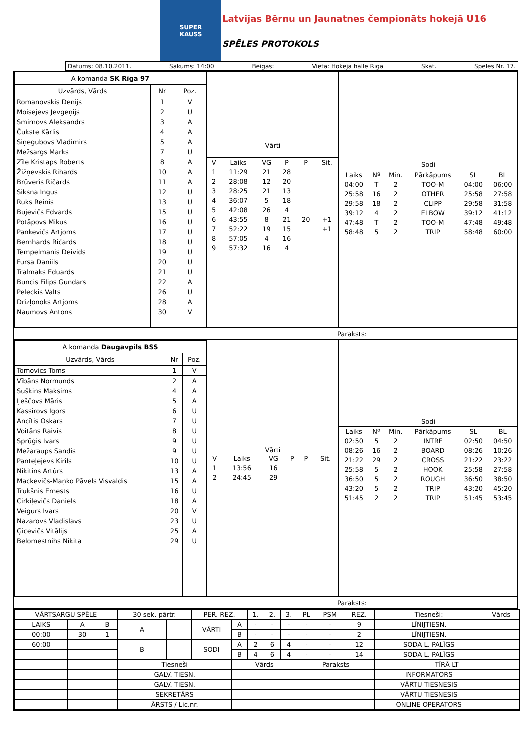SUPER
KAUSS
Latvijas Bērnu un Jaunatnes čempionāts hokejā U16
SPĒLES PROTOKOLS
Datums: 08.10.2011. Sākums: 14:00 Beigas: Vieta: Hokeja halle Rīga Skat. Spēles Nr. 17.
| A komanda SK Rīga 97 | | |
| --- | --- | --- |
| Uzvārds, Vārds | Nr | Poz. |
| Romanovskis Denijs | 1 | V |
| Moisejevs Jevgeņijs | 2 | U |
| Smirnovs Aleksandrs | 3 | A |
| Čukste Kārlis | 4 | A |
| Siņegubovs Vladimirs | 5 | A |
| Mežsargs Marks | 7 | U |
| Zīle Kristaps Roberts | 8 | A |
| Žižņevskis Rihards | 10 | A |
| Brūveris Ričards | 11 | A |
| Siksna Ingus | 12 | U |
| Ruks Reinis | 13 | U |
| Bujevičs Edvards | 15 | U |
| Potāpovs Mikus | 16 | U |
| Pankevičs Artjoms | 17 | U |
| Bernhards Ričards | 18 | U |
| Tempelmanis Deivids | 19 | U |
| Fursa Daniils | 20 | U |
| Tralmaks Eduards | 21 | U |
| Buncis Filips Gundars | 22 | A |
| Peleckis Valts | 26 | U |
| Drizļonoks Artjoms | 28 | A |
| Naumovs Antons | 30 | V |
Vārti
| V | Laiks | VG | P | P | Sit. |
| 1 | 11:29 | 21 | 28 | | |
| 2 | 28:08 | 12 | 20 | | |
| 3 | 28:25 | 21 | 13 | | |
| 4 | 36:07 | 5 | 18 | | |
| 5 | 42:08 | 26 | 4 | | |
| 6 | 43:55 | 8 | 21 | 20 | +1 |
| 7 | 52:22 | 19 | 15 | | +1 |
| 8 | 57:05 | 4 | 16 | | |
| 9 | 57:32 | 16 | 4 | | |
| Sodi | | | | | |
| Laiks | Nº | Min. | Pārkāpums | SL | BL |
| 04:00 | T | 2 | TOO-M | 04:00 | 06:00 |
| 25:58 | 16 | 2 | OTHER | 25:58 | 27:58 |
| 29:58 | 18 | 2 | CLIPP | 29:58 | 31:58 |
| 39:12 | 4 | 2 | ELBOW | 39:12 | 41:12 |
| 47:48 | T | 2 | TOO-M | 47:48 | 49:48 |
| 58:48 | 5 | 2 | TRIP | 58:48 | 60:00 |
Paraksts:
| A komanda Daugavpils BSS | | |
| --- | --- | --- |
| Uzvārds, Vārds | Nr | Poz. |
| Tomovics Toms | 1 | V |
| Vībāns Normunds | 2 | A |
| Suškins Maksims | 4 | A |
| Ļeščovs Māris | 5 | A |
| Kassirovs Igors | 6 | U |
| Ancītis Oskars | 7 | U |
| Voitāns Raivis | 8 | U |
| Sprūģis Ivars | 9 | U |
| Mežaraups Sandis | 9 | U |
| Panteļejevs Kirils | 10 | U |
| Ņikitins Artûrs | 13 | A |
| Mackevičs-Maņko Pāvels Visvaldis | 15 | A |
| Trukšnis Ernests | 16 | U |
| Cirkiļevičs Daniels | 18 | A |
| Veigurs Ivars | 20 | V |
| Nazarovs Vladislavs | 23 | U |
| Ģicevičs Vitālijs | 25 | A |
| Belomestnihs Nikita | 29 | U |
Vārti
| V | Laiks | VG | P | P | Sit. |
| 1 | 13:56 | 16 | | | |
| 2 | 24:45 | 29 | | | |
Sodi
| Laiks | Nº | Min. | Pārkāpums | SL | BL |
| 02:50 | 5 | 2 | INTRF | 02:50 | 04:50 |
| 08:26 | 16 | 2 | BOARD | 08:26 | 10:26 |
| 21:22 | 29 | 2 | CROSS | 21:22 | 23:22 |
| 25:58 | 5 | 2 | HOOK | 25:58 | 27:58 |
| 36:50 | 5 | 2 | ROUGH | 36:50 | 38:50 |
| 43:20 | 5 | 2 | TRIP | 43:20 | 45:20 |
| 51:45 | 2 | 2 | TRIP | 51:45 | 53:45 |
Paraksts:
| VĀRTSARGU SPĒLE | | | 30 sek. pārtr. | | PER. REZ. | | 1. | 2. | 3. | PL | PSM | REZ. | Tiesneši: | Vārds |
| --- | --- | --- | --- | --- | --- | --- | --- | --- | --- | --- | --- | --- | --- | --- |
| LAIKS | A | B | A | | VĀRTI | A | - | - | - | - | - | 9 | LĪNIJTIESN. | |
| 00:00 | 30 | 1 | | | | B | - | - | - | - | - | 2 | LĪNIJTIESN. | |
| 60:00 | | | B | | SODI | A | 2 | 6 | 4 | - | - | 12 | SODA L. PALĪGS | |
| | | | | | | B | 4 | 6 | 4 | - | - | 14 | SODA L. PALĪGS | |
| | | | Tiesneši | | | Vārds | | | | Paraksts | | | TĪRĀ LT | |
| | | | GALV. TIESN. | | | | | | | | | | INFORMATORS | |
| | | | GALV. TIESN. | | | | | | | | | | VĀRTU TIESNESIS | |
| | | | SEKRETĀRS | | | | | | | | | | VĀRTU TIESNESIS | |
| | | | ĀRSTS / Lic.nr. | | | | | | | | | | ONLINE OPERATORS | |